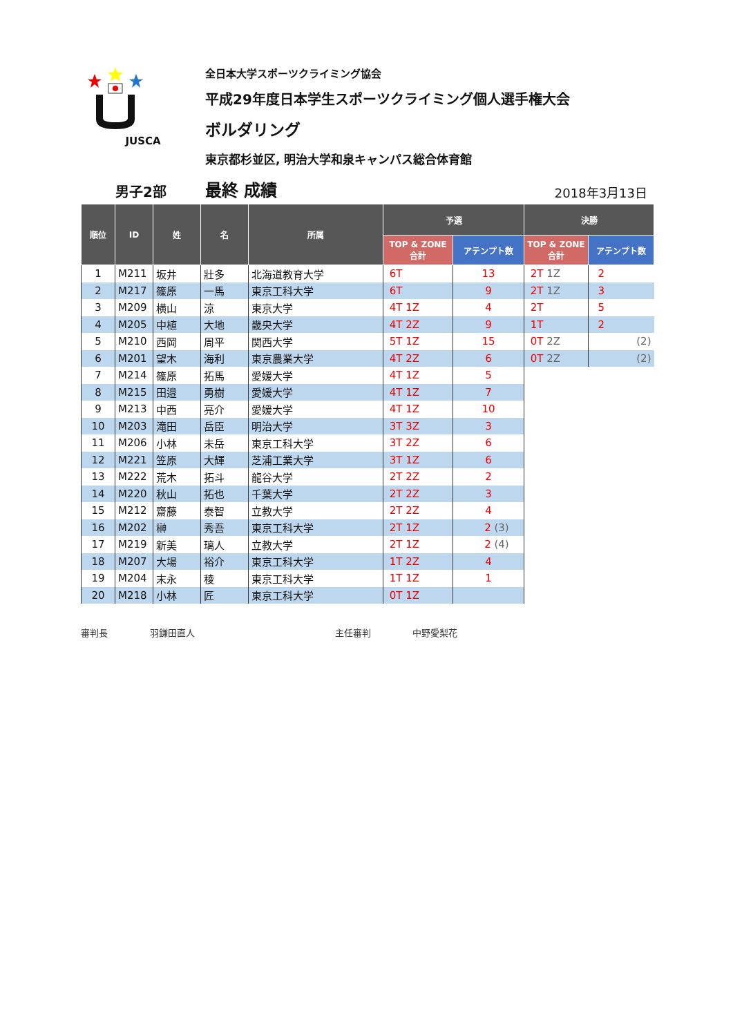JUSCA 全日本大学スポーツクライミング協会
平成29年度日本学生スポーツクライミング個人選手権大会
ボルダリング
東京都杉並区, 明治大学和泉キャンパス総合体育館
男子2部
最終 成績
2018年3月13日
| 順位 | ID | 姓 | 名 | 所属 | 予選 | | 決勝 | |
| --- | --- | --- | --- | --- | --- | --- | --- | --- |
| | | | | | TOP & ZONE 合計 | アテンプト数 | TOP & ZONE 合計 | アテンプト数 |
| 1 | M211 | 坂井 | 壯多 | 北海道教育大学 | 6T | 13 | 2T 1Z | 2 |
| 2 | M217 | 篠原 | 一馬 | 東京工科大学 | 6T | 9 | 2T 1Z | 3 |
| 3 | M209 | 横山 | 涼 | 東京大学 | 4T 1Z | 4 | 2T | 5 |
| 4 | M205 | 中植 | 大地 | 畿央大学 | 4T 2Z | 9 | 1T | 2 |
| 5 | M210 | 西岡 | 周平 | 関西大学 | 5T 1Z | 15 | 0T 2Z | (2) |
| 6 | M201 | 望木 | 海利 | 東京農業大学 | 4T 2Z | 6 | 0T 2Z | (2) |
| 7 | M214 | 篠原 | 拓馬 | 愛媛大学 | 4T 1Z | 5 | | |
| 8 | M215 | 田邉 | 勇樹 | 愛媛大学 | 4T 1Z | 7 | | |
| 9 | M213 | 中西 | 亮介 | 愛媛大学 | 4T 1Z | 10 | | |
| 10 | M203 | 滝田 | 岳臣 | 明治大学 | 3T 3Z | 3 | | |
| 11 | M206 | 小林 | 未岳 | 東京工科大学 | 3T 2Z | 6 | | |
| 12 | M221 | 笠原 | 大輝 | 芝浦工業大学 | 3T 1Z | 6 | | |
| 13 | M222 | 荒木 | 拓斗 | 龍谷大学 | 2T 2Z | 2 | | |
| 14 | M220 | 秋山 | 拓也 | 千葉大学 | 2T 2Z | 3 | | |
| 15 | M212 | 齋藤 | 泰智 | 立教大学 | 2T 2Z | 4 | | |
| 16 | M202 | 榊 | 秀吾 | 東京工科大学 | 2T 1Z | 2 (3) | | |
| 17 | M219 | 新美 | 璃人 | 立教大学 | 2T 1Z | 2 (4) | | |
| 18 | M207 | 大場 | 裕介 | 東京工科大学 | 1T 2Z | 4 | | |
| 19 | M204 | 末永 | 稜 | 東京工科大学 | 1T 1Z | 1 | | |
| 20 | M218 | 小林 | 匠 | 東京工科大学 | 0T 1Z | | | |
審判長 羽鎌田直人 主任審判 中野愛梨花